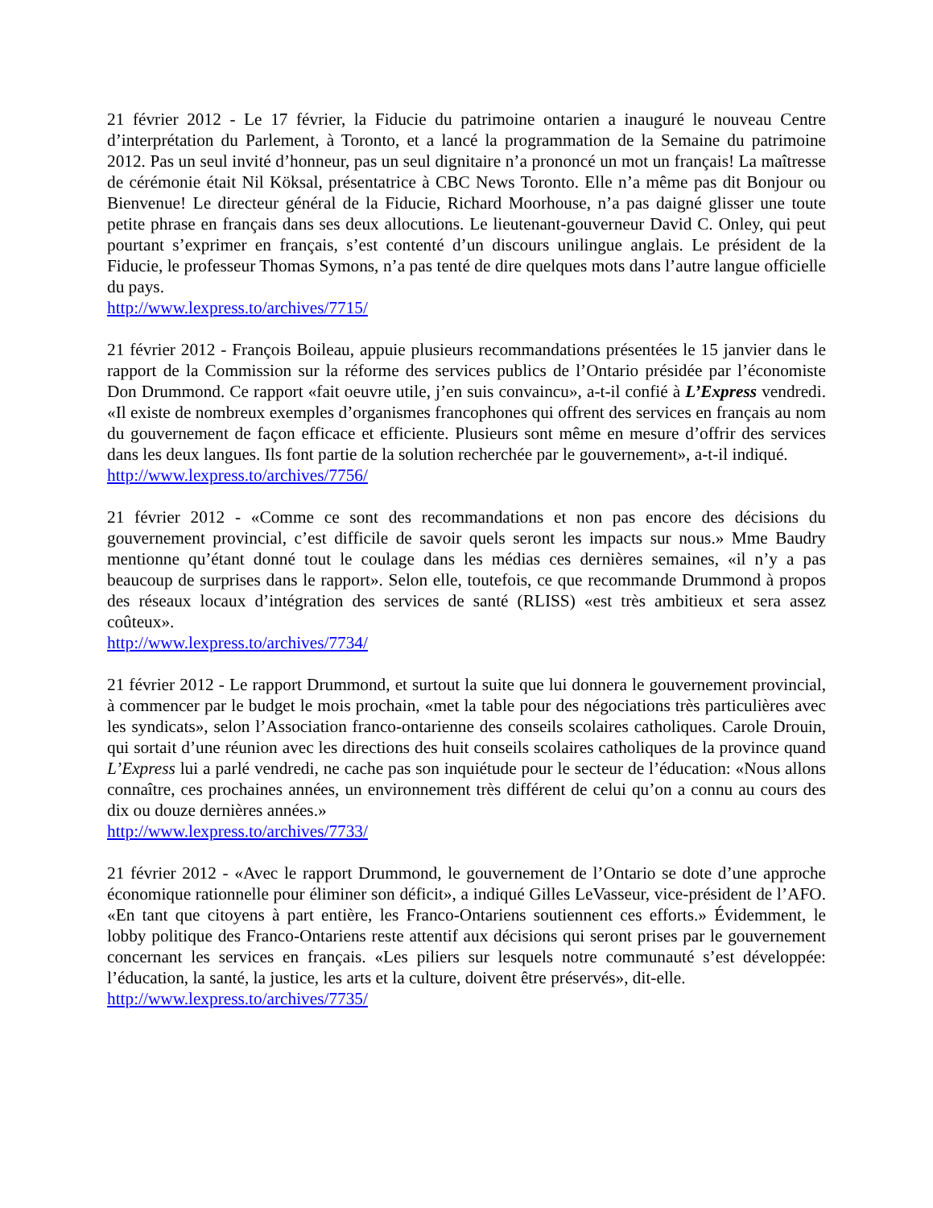21 février 2012 - Le 17 février, la Fiducie du patrimoine ontarien a inauguré le nouveau Centre d’interprétation du Parlement, à Toronto, et a lancé la programmation de la Semaine du patrimoine 2012. Pas un seul invité d’honneur, pas un seul dignitaire n’a prononcé un mot un français! La maîtresse de cérémonie était Nil Köksal, présentatrice à CBC News Toronto. Elle n’a même pas dit Bonjour ou Bienvenue! Le directeur général de la Fiducie, Richard Moorhouse, n’a pas daigné glisser une toute petite phrase en français dans ses deux allocutions. Le lieutenant-gouverneur David C. Onley, qui peut pourtant s’exprimer en français, s’est contenté d’un discours unilingue anglais. Le président de la Fiducie, le professeur Thomas Symons, n’a pas tenté de dire quelques mots dans l’autre langue officielle du pays.
http://www.lexpress.to/archives/7715/
21 février 2012 - François Boileau, appuie plusieurs recommandations présentées le 15 janvier dans le rapport de la Commission sur la réforme des services publics de l’Ontario présidée par l’économiste Don Drummond. Ce rapport «fait oeuvre utile, j’en suis convaincu», a-t-il confié à L’Express vendredi. «Il existe de nombreux exemples d’organismes francophones qui offrent des services en français au nom du gouvernement de façon efficace et efficiente. Plusieurs sont même en mesure d’offrir des services dans les deux langues. Ils font partie de la solution recherchée par le gouvernement», a-t-il indiqué.
http://www.lexpress.to/archives/7756/
21 février 2012 - «Comme ce sont des recommandations et non pas encore des décisions du gouvernement provincial, c’est difficile de savoir quels seront les impacts sur nous.» Mme Baudry mentionne qu’étant donné tout le coulage dans les médias ces dernières semaines, «il n’y a pas beaucoup de surprises dans le rapport». Selon elle, toutefois, ce que recommande Drummond à propos des réseaux locaux d’intégration des services de santé (RLISS) «est très ambitieux et sera assez coûteux».
http://www.lexpress.to/archives/7734/
21 février 2012 - Le rapport Drummond, et surtout la suite que lui donnera le gouvernement provincial, à commencer par le budget le mois prochain, «met la table pour des négociations très particulières avec les syndicats», selon l’Association franco-ontarienne des conseils scolaires catholiques. Carole Drouin, qui sortait d’une réunion avec les directions des huit conseils scolaires catholiques de la province quand L’Express lui a parlé vendredi, ne cache pas son inquiétude pour le secteur de l’éducation: «Nous allons connaître, ces prochaines années, un environnement très différent de celui qu’on a connu au cours des dix ou douze dernières années.»
http://www.lexpress.to/archives/7733/
21 février 2012 - «Avec le rapport Drummond, le gouvernement de l’Ontario se dote d’une approche économique rationnelle pour éliminer son déficit», a indiqué Gilles LeVasseur, vice-président de l’AFO. «En tant que citoyens à part entière, les Franco-Ontariens soutiennent ces efforts.» Évidemment, le lobby politique des Franco-Ontariens reste attentif aux décisions qui seront prises par le gouvernement concernant les services en français. «Les piliers sur lesquels notre communauté s’est développée: l’éducation, la santé, la justice, les arts et la culture, doivent être préservés», dit-elle.
http://www.lexpress.to/archives/7735/